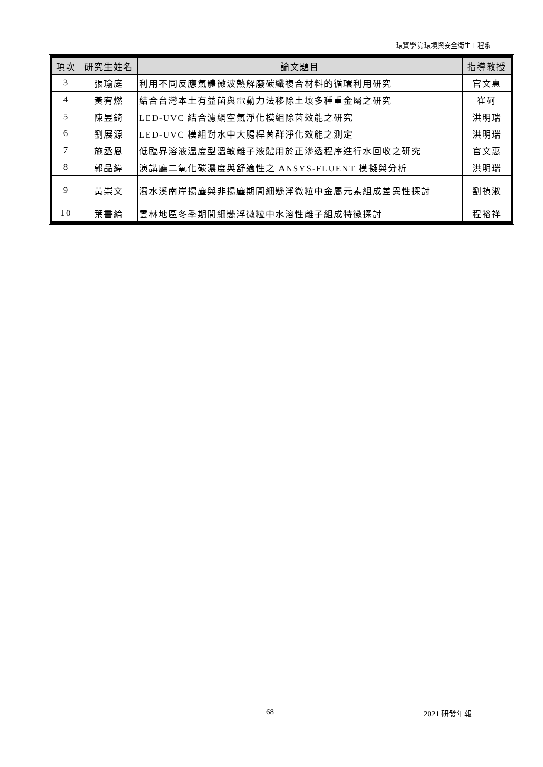環資學院 環境與安全衛生工程系
| 項次 | 研究生姓名 | 論文題目 | 指導教授 |
| --- | --- | --- | --- |
| 3 | 張瑜庭 | 利用不同反應氣體微波熱解廢碳纖複合材料的循環利用研究 | 官文惠 |
| 4 | 黃宥燃 | 結合台灣本土有益菌與電動力法移除土壤多種重金屬之研究 | 崔砢 |
| 5 | 陳昱錡 | LED-UVC 結合濾網空氣淨化模組除菌效能之研究 | 洪明瑞 |
| 6 | 劉展源 | LED-UVC 模組對水中大腸桿菌群淨化效能之測定 | 洪明瑞 |
| 7 | 施丞恩 | 低臨界溶液溫度型溫敏離子液體用於正滲透程序進行水回收之研究 | 官文惠 |
| 8 | 郭品緯 | 演講廳二氧化碳濃度與舒適性之 ANSYS-FLUENT 模擬與分析 | 洪明瑞 |
| 9 | 黃崇文 | 濁水溪南岸揚塵與非揚塵期間細懸浮微粒中金屬元素組成差異性探討 | 劉禎淑 |
| 10 | 葉書綸 | 雲林地區冬季期間細懸浮微粒中水溶性離子組成特徵探討 | 程裕祥 |
68 2021 研發年報